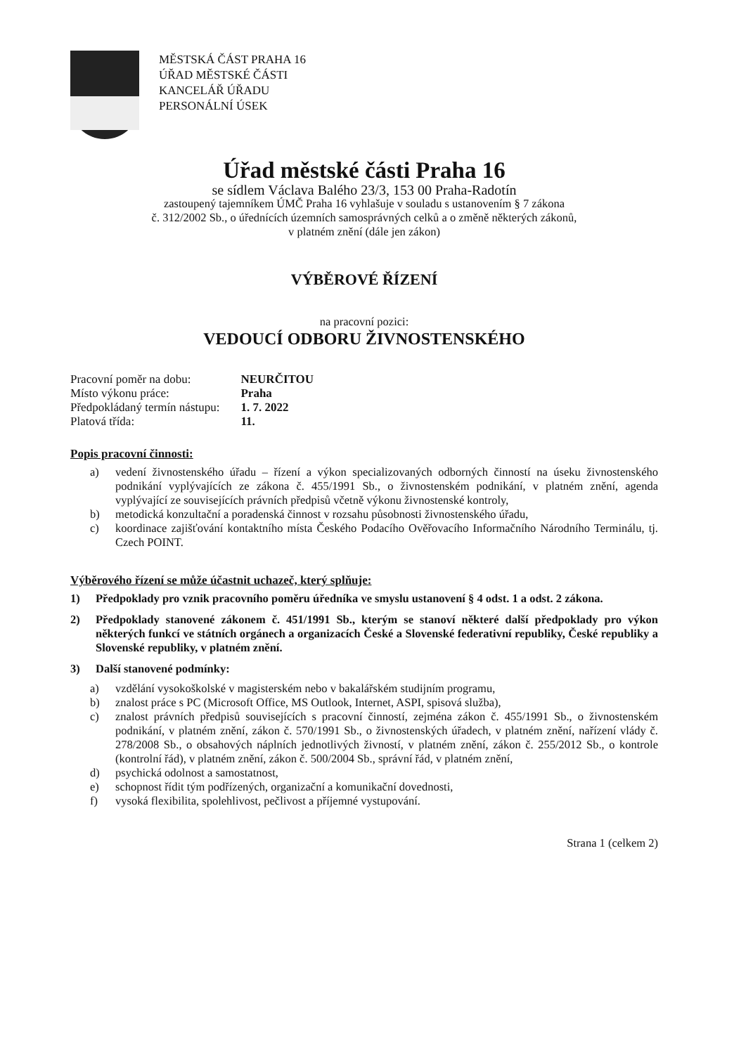MĚSTSKÁ ČÁST PRAHA 16
ÚŘAD MĚSTSKÉ ČÁSTI
KANCELÁŘ ÚŘADU
PERSONÁLNÍ ÚSEK
Úřad městské části Praha 16
se sídlem Václava Balého 23/3, 153 00 Praha-Radotín
zastoupený tajemníkem ÚMČ Praha 16 vyhlašuje v souladu s ustanovením § 7 zákona
č. 312/2002 Sb., o úřednících územních samosprávných celků a o změně některých zákonů,
v platném znění (dále jen zákon)
VÝBĚROVÉ ŘÍZENÍ
na pracovní pozici:
VEDOUCÍ ODBORU ŽIVNOSTENSKÉHO
| Pracovní poměr na dobu: | NEURČITOU |
| Místo výkonu práce: | Praha |
| Předpokládaný termín nástupu: | 1. 7. 2022 |
| Platová třída: | 11. |
Popis pracovní činnosti:
a) vedení živnostenského úřadu – řízení a výkon specializovaných odborných činností na úseku živnostenského podnikání vyplývajících ze zákona č. 455/1991 Sb., o živnostenském podnikání, v platném znění, agenda vyplývající ze souvisejících právních předpisů včetně výkonu živnostenské kontroly,
b) metodická konzultační a poradenská činnost v rozsahu působnosti živnostenského úřadu,
c) koordinace zajišťování kontaktního místa Českého Podacího Ověřovacího Informačního Národního Terminálu, tj. Czech POINT.
Výběrového řízení se může účastnit uchazeč, který splňuje:
1) Předpoklady pro vznik pracovního poměru úředníka ve smyslu ustanovení § 4 odst. 1 a odst. 2 zákona.
2) Předpoklady stanovené zákonem č. 451/1991 Sb., kterým se stanoví některé další předpoklady pro výkon některých funkcí ve státních orgánech a organizacích České a Slovenské federativní republiky, České republiky a Slovenské republiky, v platném znění.
3) Další stanovené podmínky:
a) vzdělání vysokoškolské v magisterském nebo v bakalářském studijním programu,
b) znalost práce s PC (Microsoft Office, MS Outlook, Internet, ASPI, spisová služba),
c) znalost právních předpisů souvisejících s pracovní činností, zejména zákon č. 455/1991 Sb., o živnostenském podnikání, v platném znění, zákon č. 570/1991 Sb., o živnostenských úřadech, v platném znění, nařízení vlády č. 278/2008 Sb., o obsahových náplních jednotlivých živností, v platném znění, zákon č. 255/2012 Sb., o kontrole (kontrolní řád), v platném znění, zákon č. 500/2004 Sb., správní řád, v platném znění,
d) psychická odolnost a samostatnost,
e) schopnost řídit tým podřízených, organizační a komunikační dovednosti,
f) vysoká flexibilita, spolehlivost, pečlivost a příjemné vystupování.
Strana 1 (celkem 2)